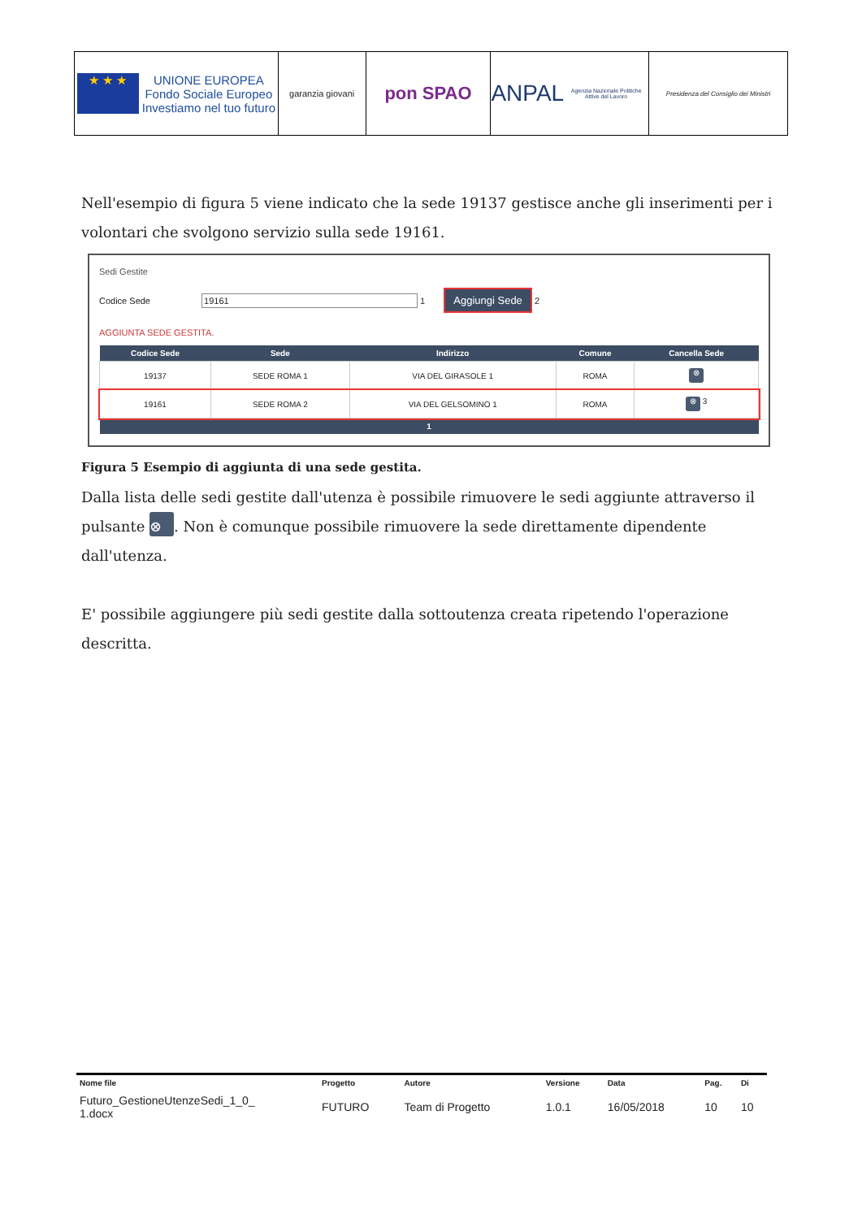★ ★ ★ UNIONE EUROPEA
Fondo Sociale Europeo
Investiamo nel tuo futuro
garanzia giovani
pon SPAO
ANPAL
Agenzia Nazionale Politiche Attive del Lavoro
Presidenza del Consiglio dei Ministri
Nell'esempio di figura 5 viene indicato che la sede 19137 gestisce anche gli inserimenti per i volontari che svolgono servizio sulla sede 19161.
Sedi Gestite
Codice Sede 19161 1 Aggiungi Sede 2
AGGIUNTA SEDE GESTITA.
| Codice Sede | Sede | Indirizzo | Comune | Cancella Sede |
| --- | --- | --- | --- | --- |
| 19137 | SEDE ROMA 1 | VIA DEL GIRASOLE 1 | ROMA | ⊗ |
| 19161 | SEDE ROMA 2 | VIA DEL GELSOMINO 1 | ROMA | ⊗ 3 |
| 1 | | | | |
Figura 5 Esempio di aggiunta di una sede gestita.
Dalla lista delle sedi gestite dall'utenza è possibile rimuovere le sedi aggiunte attraverso il pulsante ⊗. Non è comunque possibile rimuovere la sede direttamente dipendente dall'utenza.
E' possibile aggiungere più sedi gestite dalla sottoutenza creata ripetendo l'operazione descritta.
| Nome file | Progetto | Autore | Versione | Data | Pag. | Di |
| --- | --- | --- | --- | --- | --- | --- |
| Futuro_GestioneUtenzeSedi_1_0_ 1.docx | FUTURO | Team di Progetto | 1.0.1 | 16/05/2018 | 10 | 10 |